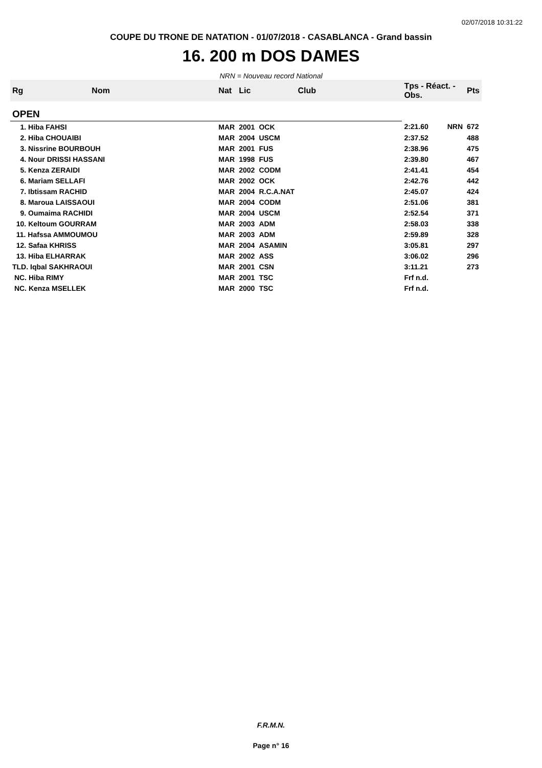02/07/2018 10:31:22
COUPE DU TRONE DE NATATION - 01/07/2018 - CASABLANCA - Grand bassin
16. 200 m DOS DAMES
NRN = Nouveau record National
| Rg | Nom | Nat | Lic | Club | Tps - Réact. - Obs. | | Pts |
| --- | --- | --- | --- | --- | --- | --- | --- |
| OPEN | | | | | | | |
| 1. Hiba FAHSI | | MAR | 2001 | OCK | 2:21.60 | NRN | 672 |
| 2. Hiba CHOUAIBI | | MAR | 2004 | USCM | 2:37.52 | | 488 |
| 3. Nissrine BOURBOUH | | MAR | 2001 | FUS | 2:38.96 | | 475 |
| 4. Nour DRISSI HASSANI | | MAR | 1998 | FUS | 2:39.80 | | 467 |
| 5. Kenza ZERAIDI | | MAR | 2002 | CODM | 2:41.41 | | 454 |
| 6. Mariam SELLAFI | | MAR | 2002 | OCK | 2:42.76 | | 442 |
| 7. Ibtissam RACHID | | MAR | 2004 | R.C.A.NAT | 2:45.07 | | 424 |
| 8. Maroua LAISSAOUI | | MAR | 2004 | CODM | 2:51.06 | | 381 |
| 9. Oumaima RACHIDI | | MAR | 2004 | USCM | 2:52.54 | | 371 |
| 10. Keltoum GOURRAM | | MAR | 2003 | ADM | 2:58.03 | | 338 |
| 11. Hafssa AMMOUMOU | | MAR | 2003 | ADM | 2:59.89 | | 328 |
| 12. Safaa KHRISS | | MAR | 2004 | ASAMIN | 3:05.81 | | 297 |
| 13. Hiba ELHARRAK | | MAR | 2002 | ASS | 3:06.02 | | 296 |
| TLD. Iqbal SAKHRAOUI | | MAR | 2001 | CSN | 3:11.21 | | 273 |
| NC. Hiba RIMY | | MAR | 2001 | TSC | Frf n.d. | | |
| NC. Kenza MSELLEK | | MAR | 2000 | TSC | Frf n.d. | | |
F.R.M.N.
Page n° 16